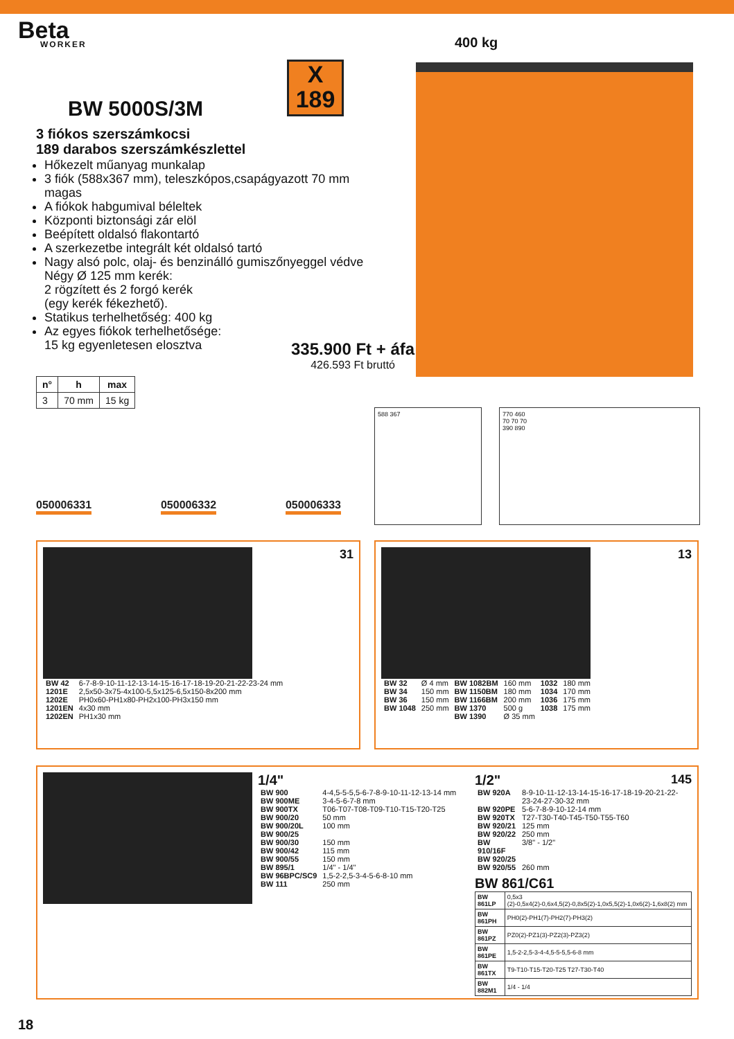Beta
WORKER
X
189
400 kg
BW 5000S/3M
3 fiókos szerszámkocsi
189 darabos szerszámkészlettel
Hőkezelt műanyag munkalap
3 fiók (588x367 mm), teleszkópos,csapágyazott 70 mm magas
A fiókok habgumival béleltek
Központi biztonsági zár elöl
Beépített oldalsó flakontartó
A szerkezetbe integrált két oldalsó tartó
Nagy alsó polc, olaj- és benzinálló gumiszőnyeggel védve
Négy Ø 125 mm kerék:
2 rögzített és 2 forgó kerék
(egy kerék fékezhető).
Statikus terhelhetőség: 400 kg
Az egyes fiókok terhelhetősége:
15 kg egyenletesen elosztva
335.900 Ft + áfa
426.593 Ft bruttó
| n° | h | max |
| --- | --- | --- |
| 3 | 70 mm | 15 kg |
050006331 050006332 050006333
588 367
770 460
70 70 70
390 890
31
| BW 42 | 6-7-8-9-10-11-12-13-14-15-16-17-18-19-20-21-22-23-24 mm |
| 1201E | 2,5x50-3x75-4x100-5,5x125-6,5x150-8x200 mm |
| 1202E | PH0x60-PH1x80-PH2x100-PH3x150 mm |
| 1201EN | 4x30 mm |
| 1202EN | PH1x30 mm |
13
| BW 32 | Ø 4 mm | BW 1082BM | 160 mm | 1032 | 180 mm |
| BW 34 | 150 mm | BW 1150BM | 180 mm | 1034 | 170 mm |
| BW 36 | 150 mm | BW 1166BM | 200 mm | 1036 | 175 mm |
| BW 1048 | 250 mm | BW 1370 | 500 g | 1038 | 175 mm |
| | | BW 1390 | Ø 35 mm | | |
1/4"
| BW 900 | 4-4,5-5-5,5-6-7-8-9-10-11-12-13-14 mm |
| BW 900ME | 3-4-5-6-7-8 mm |
| BW 900TX | T06-T07-T08-T09-T10-T15-T20-T25 |
| BW 900/20 | 50 mm |
| BW 900/20L | 100 mm |
| BW 900/25 | |
| BW 900/30 | 150 mm |
| BW 900/42 | 115 mm |
| BW 900/55 | 150 mm |
| BW 895/1 | 1/4" - 1/4" |
| BW 96BPC/SC9 | 1,5-2-2,5-3-4-5-6-8-10 mm |
| BW 111 | 250 mm |
1/2" 145
| BW 920A | 8-9-10-11-12-13-14-15-16-17-18-19-20-21-22-23-24-27-30-32 mm |
| BW 920PE | 5-6-7-8-9-10-12-14 mm |
| BW 920TX | T27-T30-T40-T45-T50-T55-T60 |
| BW 920/21 | 125 mm |
| BW 920/22 | 250 mm |
| BW 910/16F | 3/8" - 1/2" |
| BW 920/25 | |
| BW 920/55 | 260 mm |
BW 861/C61
| BW 861LP | 0,5x3 (2)-0,5x4(2)-0,6x4,5(2)-0,8x5(2)-1,0x5,5(2)-1,0x6(2)-1,6x8(2) mm |
| BW 861PH | PH0(2)-PH1(7)-PH2(7)-PH3(2) |
| BW 861PZ | PZ0(2)-PZ1(3)-PZ2(3)-PZ3(2) |
| BW 861PE | 1,5-2-2,5-3-4-4,5-5-5,5-6-8 mm |
| BW 861TX | T9-T10-T15-T20-T25 T27-T30-T40 |
| BW 882M1 | 1/4 - 1/4 |
18